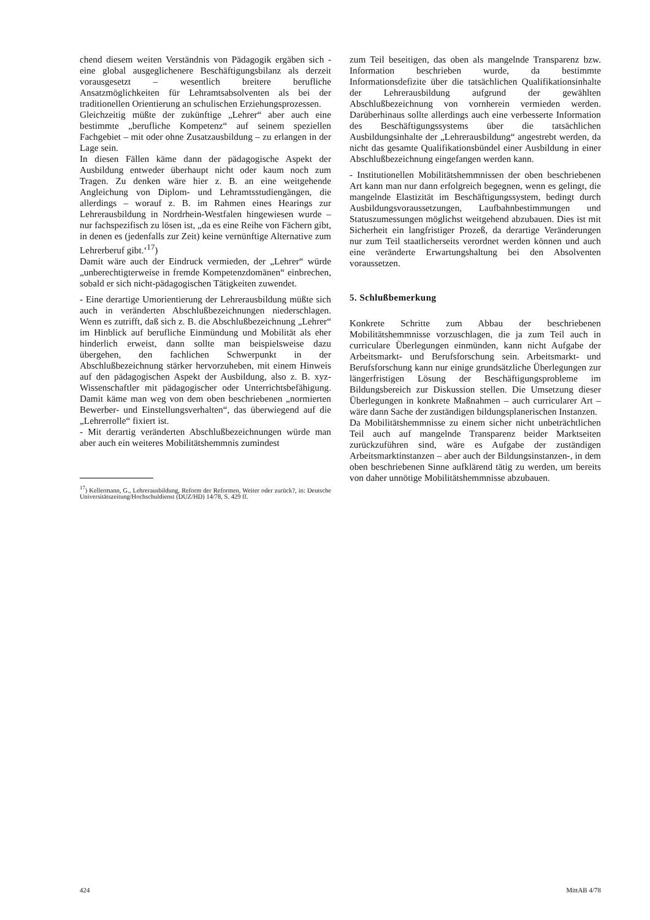chend diesem weiten Verständnis von Pädagogik ergäben sich - eine global ausgeglichenere Beschäftigungsbilanz als derzeit vorausgesetzt – wesentlich breitere berufliche Ansatzmöglichkeiten für Lehramtsabsolventen als bei der traditionellen Orientierung an schulischen Erziehungsprozessen.
Gleichzeitig müßte der zukünftige „Lehrer“ aber auch eine bestimmte „berufliche Kompetenz“ auf seinem speziellen Fachgebiet – mit oder ohne Zusatzausbildung – zu erlangen in der Lage sein.
In diesen Fällen käme dann der pädagogische Aspekt der Ausbildung entweder überhaupt nicht oder kaum noch zum Tragen. Zu denken wäre hier z. B. an eine weitgehende Angleichung von Diplom- und Lehramtsstudiengängen, die allerdings – worauf z. B. im Rahmen eines Hearings zur Lehrerausbildung in Nordrhein-Westfalen hingewiesen wurde – nur fachspezifisch zu lösen ist, „da es eine Reihe von Fächern gibt, in denen es (jedenfalls zur Zeit) keine vernünftige Alternative zum Lehrerberuf gibt.‘<sup>17</sup>)
Damit wäre auch der Eindruck vermieden, der „Lehrer“ würde „unberechtigterweise in fremde Kompetenzdomänen“ einbrechen, sobald er sich nicht-pädagogischen Tätigkeiten zuwendet.
- Eine derartige Umorientierung der Lehrerausbildung müßte sich auch in veränderten Abschlußbezeichnungen niederschlagen. Wenn es zutrifft, daß sich z. B. die Abschlußbezeichnung „Lehrer“ im Hinblick auf berufliche Einmündung und Mobilität als eher hinderlich erweist, dann sollte man beispielsweise dazu übergehen, den fachlichen Schwerpunkt in der Abschlußbezeichnung stärker hervorzuheben, mit einem Hinweis auf den pädagogischen Aspekt der Ausbildung, also z. B. xyz-Wissenschaftler mit pädagogischer oder Unterrichtsbefähigung. Damit käme man weg von dem oben beschriebenen „normierten Bewerber- und Einstellungsverhalten“, das überwiegend auf die „Lehrerrolle“ fixiert ist.
- Mit derartig veränderten Abschlußbezeichnungen würde man aber auch ein weiteres Mobilitätshemmnis zumindest
<sup>17</sup>) Kellermann, G., Lehrerausbildung, Reform der Reformen, Weiter oder zurück?, in: Deutsche Universitätszeitung/Hochschuldienst (DUZ/HD) 14/78, S. 429 ff.
zum Teil beseitigen, das oben als mangelnde Transparenz bzw. Information beschrieben wurde, da bestimmte Informationsdefizite über die tatsächlichen Qualifikationsinhalte der Lehrerausbildung aufgrund der gewählten Abschlußbezeichnung von vornherein vermieden werden. Darüberhinaus sollte allerdings auch eine verbesserte Information des Beschäftigungssystems über die tatsächlichen Ausbildungsinhalte der „Lehrerausbildung“ angestrebt werden, da nicht das gesamte Qualifikationsbündel einer Ausbildung in einer Abschlußbezeichnung eingefangen werden kann.
- Institutionellen Mobilitätshemmnissen der oben beschriebenen Art kann man nur dann erfolgreich begegnen, wenn es gelingt, die mangelnde Elastizität im Beschäftigungssystem, bedingt durch Ausbildungsvoraussetzungen, Laufbahnbestimmungen und Statuszumessungen möglichst weitgehend abzubauen. Dies ist mit Sicherheit ein langfristiger Prozeß, da derartige Veränderungen nur zum Teil staatlicherseits verordnet werden können und auch eine veränderte Erwartungshaltung bei den Absolventen voraussetzen.
5. Schlußbemerkung
Konkrete Schritte zum Abbau der beschriebenen Mobilitätshemmnisse vorzuschlagen, die ja zum Teil auch in curriculare Überlegungen einmünden, kann nicht Aufgabe der Arbeitsmarkt- und Berufsforschung sein. Arbeitsmarkt- und Berufsforschung kann nur einige grundsätzliche Überlegungen zur längerfristigen Lösung der Beschäftigungsprobleme im Bildungsbereich zur Diskussion stellen. Die Umsetzung dieser Überlegungen in konkrete Maßnahmen – auch curricularer Art – wäre dann Sache der zuständigen bildungsplanerischen Instanzen.
Da Mobilitätshemmnisse zu einem sicher nicht unbeträchtlichen Teil auch auf mangelnde Transparenz beider Marktseiten zurückzuführen sind, wäre es Aufgabe der zuständigen Arbeitsmarktinstanzen – aber auch der Bildungsinstanzen-, in dem oben beschriebenen Sinne aufklärend tätig zu werden, um bereits von daher unnötige Mobilitätshemmnisse abzubauen.
424 MittAB 4/78